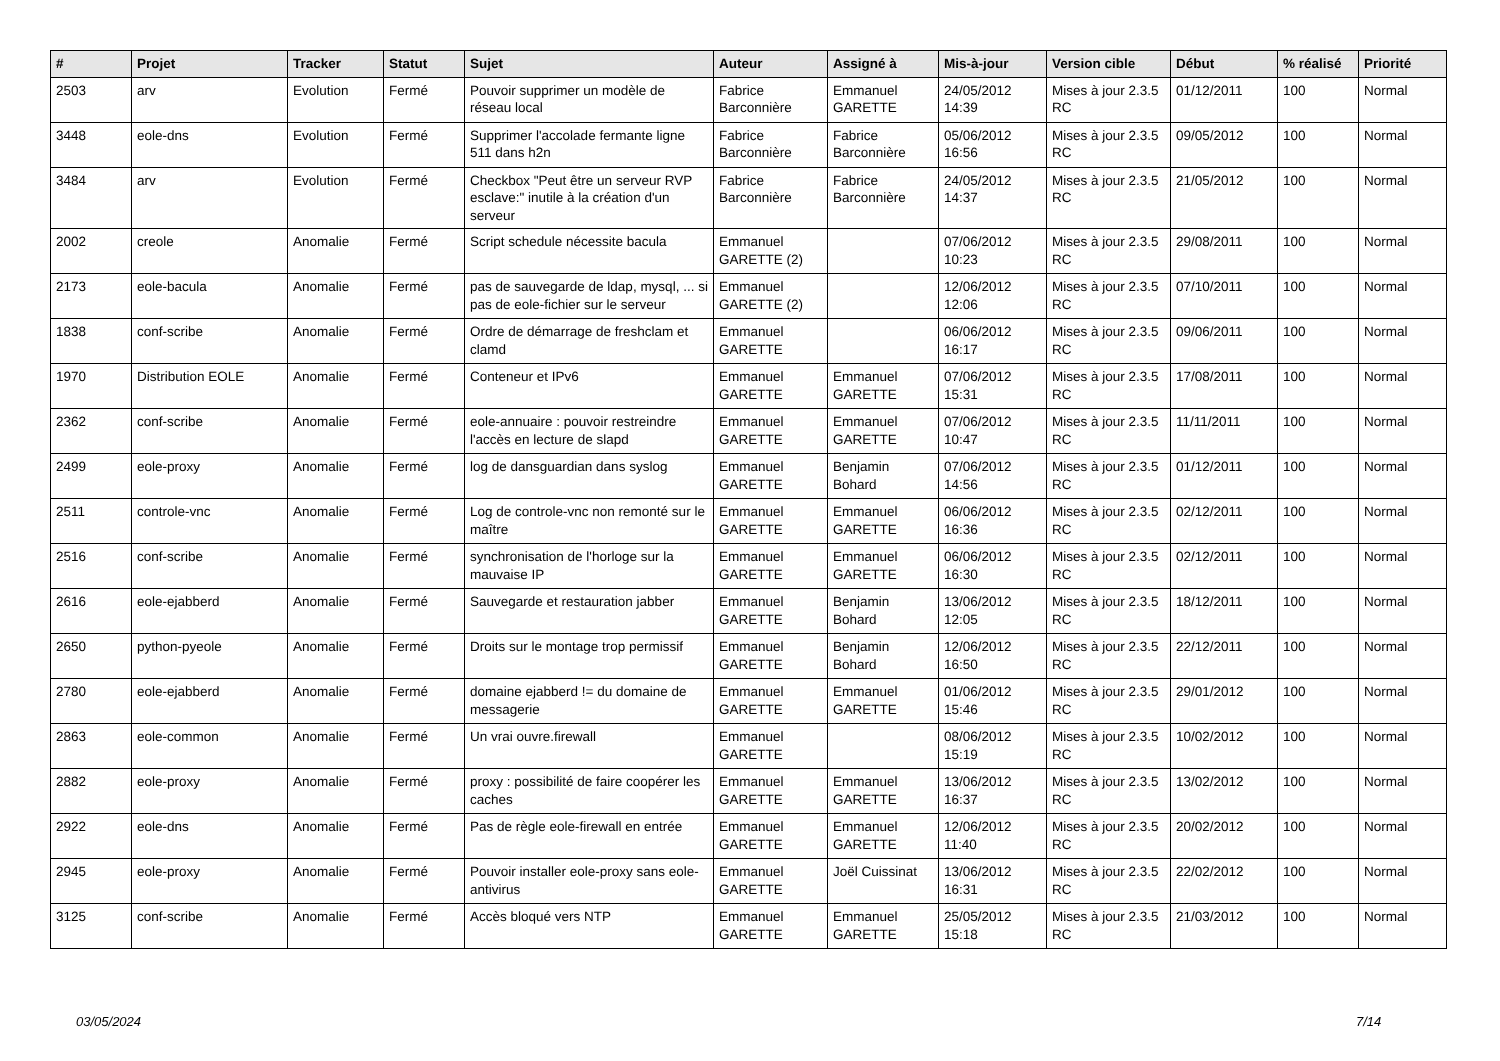| # | Projet | Tracker | Statut | Sujet | Auteur | Assigné à | Mis-à-jour | Version cible | Début | % réalisé | Priorité |
| --- | --- | --- | --- | --- | --- | --- | --- | --- | --- | --- | --- |
| 2503 | arv | Evolution | Fermé | Pouvoir supprimer un modèle de réseau local | Fabrice Barconnière | Emmanuel GARETTE | 24/05/2012 14:39 | Mises à jour 2.3.5 RC | 01/12/2011 | 100 | Normal |
| 3448 | eole-dns | Evolution | Fermé | Supprimer l'accolade fermante ligne 511 dans h2n | Fabrice Barconnière | Fabrice Barconnière | 05/06/2012 16:56 | Mises à jour 2.3.5 RC | 09/05/2012 | 100 | Normal |
| 3484 | arv | Evolution | Fermé | Checkbox "Peut être un serveur RVP esclave:" inutile à la création d'un serveur | Fabrice Barconnière | Fabrice Barconnière | 24/05/2012 14:37 | Mises à jour 2.3.5 RC | 21/05/2012 | 100 | Normal |
| 2002 | creole | Anomalie | Fermé | Script schedule nécessite bacula | Emmanuel GARETTE (2) | | 07/06/2012 10:23 | Mises à jour 2.3.5 RC | 29/08/2011 | 100 | Normal |
| 2173 | eole-bacula | Anomalie | Fermé | pas de sauvegarde de ldap, mysql, ... si pas de eole-fichier sur le serveur | Emmanuel GARETTE (2) | | 12/06/2012 12:06 | Mises à jour 2.3.5 RC | 07/10/2011 | 100 | Normal |
| 1838 | conf-scribe | Anomalie | Fermé | Ordre de démarrage de freshclam et clamd | Emmanuel GARETTE | | 06/06/2012 16:17 | Mises à jour 2.3.5 RC | 09/06/2011 | 100 | Normal |
| 1970 | Distribution EOLE | Anomalie | Fermé | Conteneur et IPv6 | Emmanuel GARETTE | Emmanuel GARETTE | 07/06/2012 15:31 | Mises à jour 2.3.5 RC | 17/08/2011 | 100 | Normal |
| 2362 | conf-scribe | Anomalie | Fermé | eole-annuaire : pouvoir restreindre l'accès en lecture de slapd | Emmanuel GARETTE | Emmanuel GARETTE | 07/06/2012 10:47 | Mises à jour 2.3.5 RC | 11/11/2011 | 100 | Normal |
| 2499 | eole-proxy | Anomalie | Fermé | log de dansguardian dans syslog | Emmanuel GARETTE | Benjamin Bohard | 07/06/2012 14:56 | Mises à jour 2.3.5 RC | 01/12/2011 | 100 | Normal |
| 2511 | controle-vnc | Anomalie | Fermé | Log de controle-vnc non remonté sur le maître | Emmanuel GARETTE | Emmanuel GARETTE | 06/06/2012 16:36 | Mises à jour 2.3.5 RC | 02/12/2011 | 100 | Normal |
| 2516 | conf-scribe | Anomalie | Fermé | synchronisation de l'horloge sur la mauvaise IP | Emmanuel GARETTE | Emmanuel GARETTE | 06/06/2012 16:30 | Mises à jour 2.3.5 RC | 02/12/2011 | 100 | Normal |
| 2616 | eole-ejabberd | Anomalie | Fermé | Sauvegarde et restauration jabber | Emmanuel GARETTE | Benjamin Bohard | 13/06/2012 12:05 | Mises à jour 2.3.5 RC | 18/12/2011 | 100 | Normal |
| 2650 | python-pyeole | Anomalie | Fermé | Droits sur le montage trop permissif | Emmanuel GARETTE | Benjamin Bohard | 12/06/2012 16:50 | Mises à jour 2.3.5 RC | 22/12/2011 | 100 | Normal |
| 2780 | eole-ejabberd | Anomalie | Fermé | domaine ejabberd != du domaine de messagerie | Emmanuel GARETTE | Emmanuel GARETTE | 01/06/2012 15:46 | Mises à jour 2.3.5 RC | 29/01/2012 | 100 | Normal |
| 2863 | eole-common | Anomalie | Fermé | Un vrai ouvre.firewall | Emmanuel GARETTE | | 08/06/2012 15:19 | Mises à jour 2.3.5 RC | 10/02/2012 | 100 | Normal |
| 2882 | eole-proxy | Anomalie | Fermé | proxy : possibilité de faire coopérer les caches | Emmanuel GARETTE | Emmanuel GARETTE | 13/06/2012 16:37 | Mises à jour 2.3.5 RC | 13/02/2012 | 100 | Normal |
| 2922 | eole-dns | Anomalie | Fermé | Pas de règle eole-firewall en entrée | Emmanuel GARETTE | Emmanuel GARETTE | 12/06/2012 11:40 | Mises à jour 2.3.5 RC | 20/02/2012 | 100 | Normal |
| 2945 | eole-proxy | Anomalie | Fermé | Pouvoir installer eole-proxy sans eole-antivirus | Emmanuel GARETTE | Joël Cuissinat | 13/06/2012 16:31 | Mises à jour 2.3.5 RC | 22/02/2012 | 100 | Normal |
| 3125 | conf-scribe | Anomalie | Fermé | Accès bloqué vers NTP | Emmanuel GARETTE | Emmanuel GARETTE | 25/05/2012 15:18 | Mises à jour 2.3.5 RC | 21/03/2012 | 100 | Normal |
03/05/2024 7/14